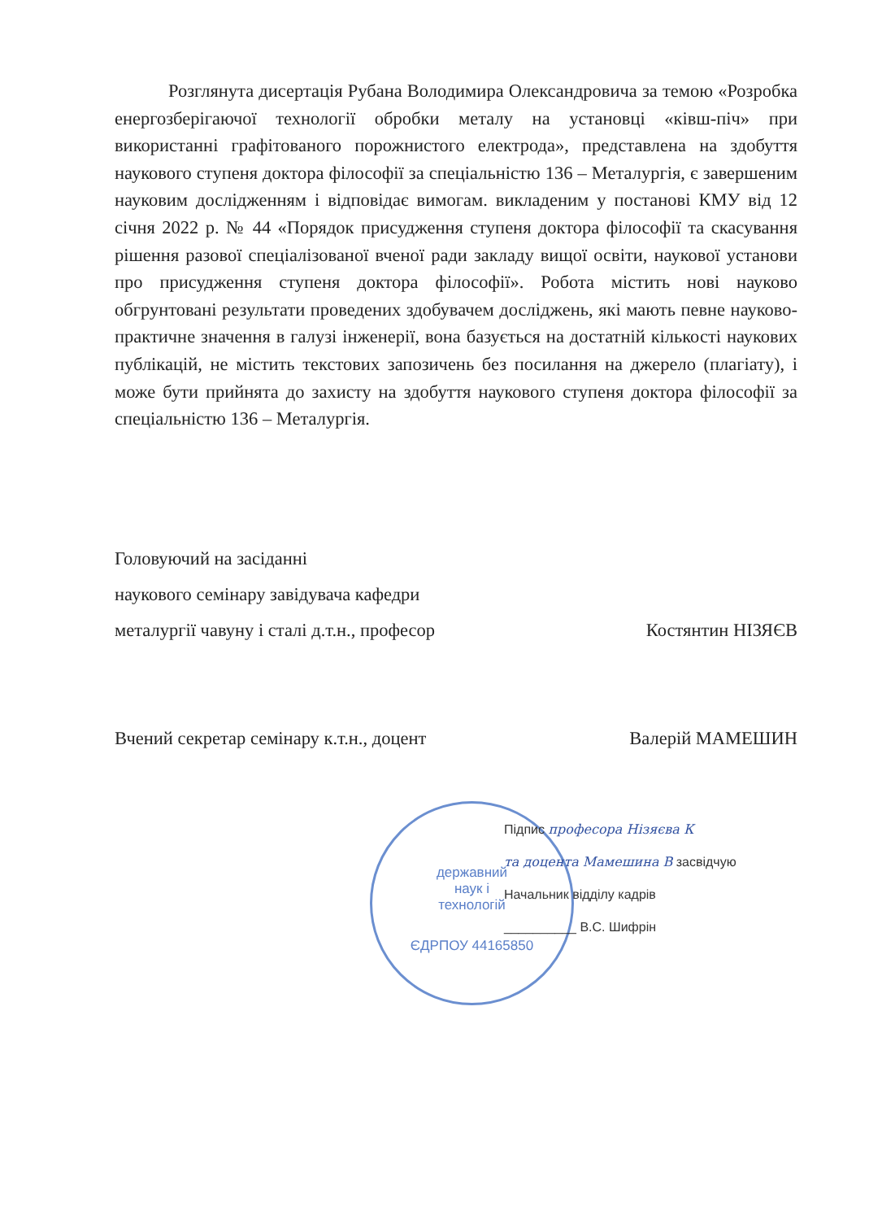Розглянута дисертація Рубана Володимира Олександровича за темою «Розробка енергозберігаючої технології обробки металу на установці «ківш-піч» при використанні графітованого порожнистого електрода», представлена на здобуття наукового ступеня доктора філософії за спеціальністю 136 – Металургія, є завершеним науковим дослідженням і відповідає вимогам. викладеним у постанові КМУ від 12 січня 2022 р. № 44 «Порядок присудження ступеня доктора філософії та скасування рішення разової спеціалізованої вченої ради закладу вищої освіти, наукової установи про присудження ступеня доктора філософії». Робота містить нові науково обгрунтовані результати проведених здобувачем досліджень, які мають певне науково-практичне значення в галузі інженерії, вона базується на достатній кількості наукових публікацій, не містить текстових запозичень без посилання на джерело (плагіату), і може бути прийнята до захисту на здобуття наукового ступеня доктора філософії за спеціальністю 136 – Металургія.
Головуючий на засіданні
наукового семінару завідувача кафедри
металургії чавуну і сталі д.т.н., професор Костянтин НІЗЯЄВ
Вчений секретар семінару к.т.н., доцент Валерій МАМЕШИН
державний
наук і
технологій
ЄДРПОУ 44165850
Підпис професора Нізяєва К
та доцента Мамешина В засвідчую
Начальник відділу кадрів
__________ В.С. Шифрін